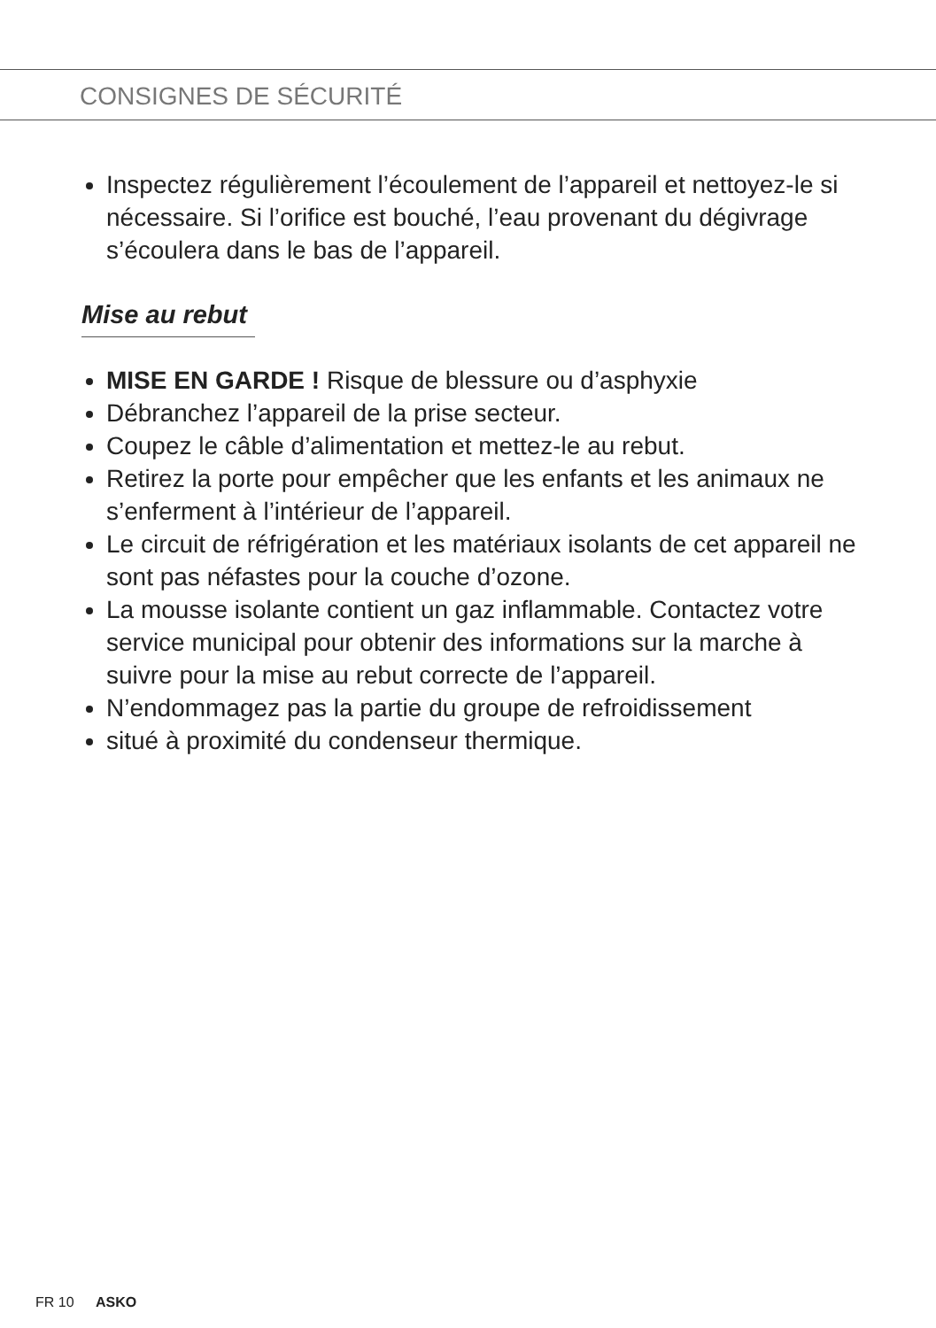CONSIGNES DE SÉCURITÉ
Inspectez régulièrement l’écoulement de l’appareil et nettoyez-le si nécessaire. Si l’orifice est bouché, l’eau provenant du dégivrage s’écoulera dans le bas de l’appareil.
Mise au rebut
MISE EN GARDE ! Risque de blessure ou d’asphyxie
Débranchez l’appareil de la prise secteur.
Coupez le câble d’alimentation et mettez-le au rebut.
Retirez la porte pour empêcher que les enfants et les animaux ne s’enferment à l’intérieur de l’appareil.
Le circuit de réfrigération et les matériaux isolants de cet appareil ne sont pas néfastes pour la couche d’ozone.
La mousse isolante contient un gaz inflammable. Contactez votre service municipal pour obtenir des informations sur la marche à suivre pour la mise au rebut correcte de l’appareil.
N’endommagez pas la partie du groupe de refroidissement
situé à proximité du condenseur thermique.
FR 10 ASKO